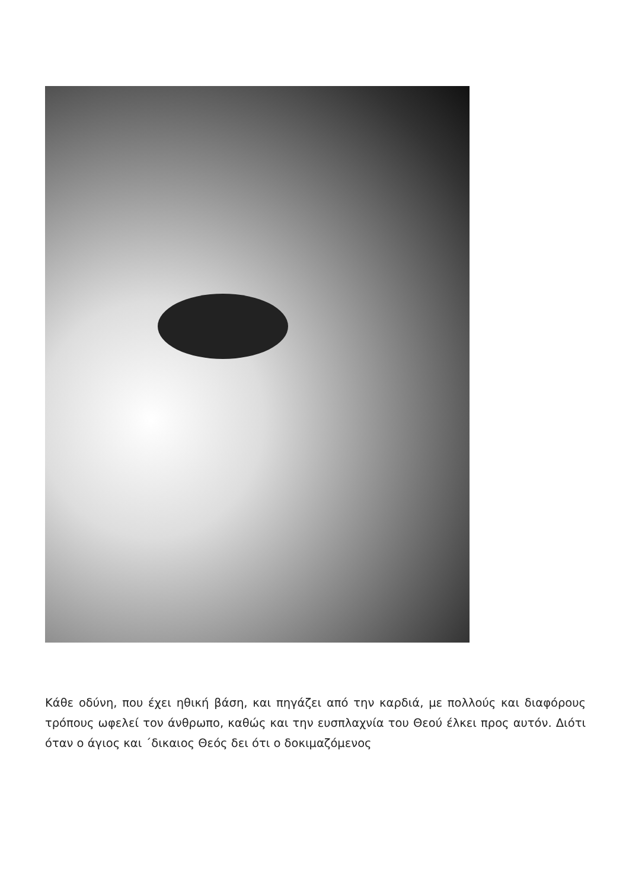Κάθε οδύνη, που έχει ηθική βάση, και πηγάζει από την καρδιά, με πολλούς και διαφόρους τρόπους ωφελεί τον άνθρωπο, καθώς και την ευσπλαχνία του Θεού έλκει προς αυτόν. Διότι όταν ο άγιος και ΄δικαιος Θεός δει ότι ο δοκιμαζόμενος